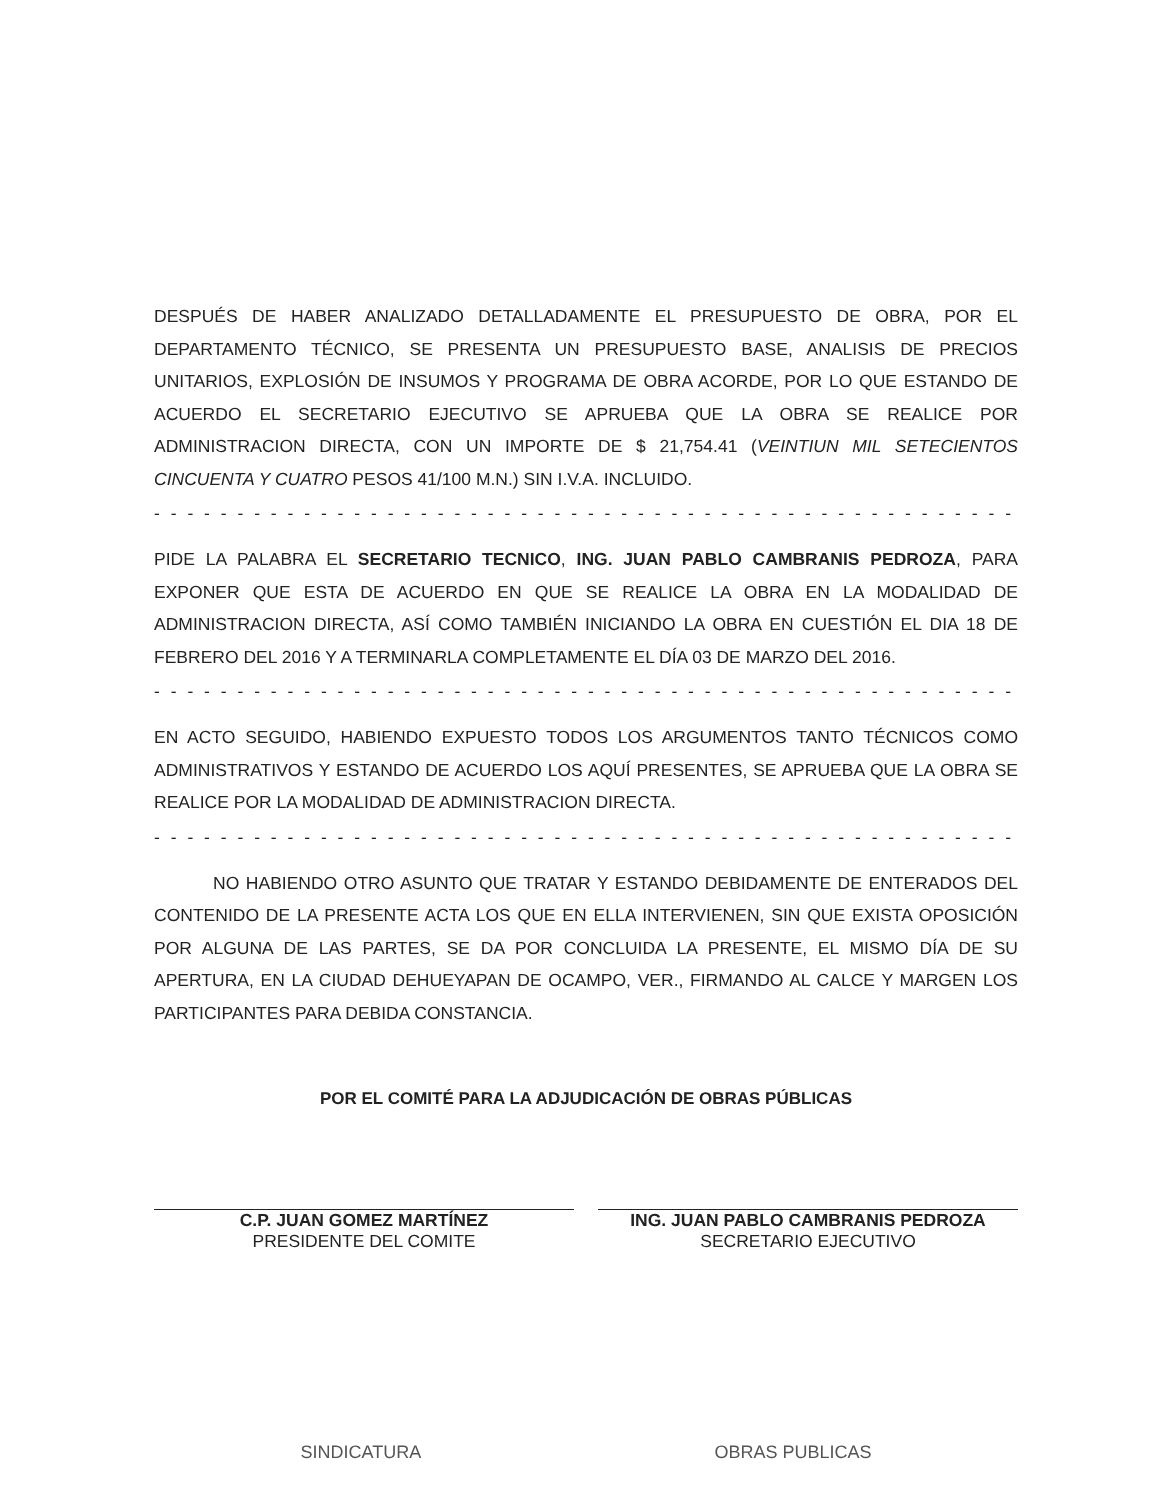DESPUÉS DE HABER ANALIZADO DETALLADAMENTE EL PRESUPUESTO DE OBRA, POR EL DEPARTAMENTO TÉCNICO, SE PRESENTA UN PRESUPUESTO BASE, ANALISIS DE PRECIOS UNITARIOS, EXPLOSIÓN DE INSUMOS Y PROGRAMA DE OBRA ACORDE, POR LO QUE ESTANDO DE ACUERDO EL SECRETARIO EJECUTIVO SE APRUEBA QUE LA OBRA SE REALICE POR ADMINISTRACION DIRECTA, CON UN IMPORTE DE $ 21,754.41 (VEINTIUN MIL SETECIENTOS CINCUENTA Y CUATRO PESOS 41/100 M.N.) SIN I.V.A. INCLUIDO.
- - - - - - - - - - - - - - - - - - - - - - - - - - - - - - - - - - - - - - - - - - - - - - - - - - - - - - - - - - - - -
PIDE LA PALABRA EL SECRETARIO TECNICO, ING. JUAN PABLO CAMBRANIS PEDROZA, PARA EXPONER QUE ESTA DE ACUERDO EN QUE SE REALICE LA OBRA EN LA MODALIDAD DE ADMINISTRACION DIRECTA, ASÍ COMO TAMBIÉN INICIANDO LA OBRA EN CUESTIÓN EL DIA 18 DE FEBRERO DEL 2016 Y A TERMINARLA COMPLETAMENTE EL DÍA 03 DE MARZO DEL 2016.
- - - - - - - - - - - - - - - - - - - - - - - - - - - - - - - - - - - - - - - - - - - - - - - - - - - - - - - - - - -
EN ACTO SEGUIDO, HABIENDO EXPUESTO TODOS LOS ARGUMENTOS TANTO TÉCNICOS COMO ADMINISTRATIVOS Y ESTANDO DE ACUERDO LOS AQUÍ PRESENTES, SE APRUEBA QUE LA OBRA SE REALICE POR LA MODALIDAD DE ADMINISTRACION DIRECTA.
- - - - - - - - - - - - - - - - - - - - - - - - - - - - - - - - - - - - - - - - - - - - - - - - - - - - - - - - - - - - -
NO HABIENDO OTRO ASUNTO QUE TRATAR Y ESTANDO DEBIDAMENTE DE ENTERADOS DEL CONTENIDO DE LA PRESENTE ACTA LOS QUE EN ELLA INTERVIENEN, SIN QUE EXISTA OPOSICIÓN POR ALGUNA DE LAS PARTES, SE DA POR CONCLUIDA LA PRESENTE, EL MISMO DÍA DE SU APERTURA, EN LA CIUDAD DEHUEYAPAN DE OCAMPO, VER., FIRMANDO AL CALCE Y MARGEN LOS PARTICIPANTES PARA DEBIDA CONSTANCIA.
POR EL COMITÉ PARA LA ADJUDICACIÓN DE OBRAS PÚBLICAS
C.P. JUAN GOMEZ MARTÍNEZ
PRESIDENTE DEL COMITE
ING. JUAN PABLO CAMBRANIS PEDROZA
SECRETARIO EJECUTIVO
SINDICATURA OBRAS PUBLICAS